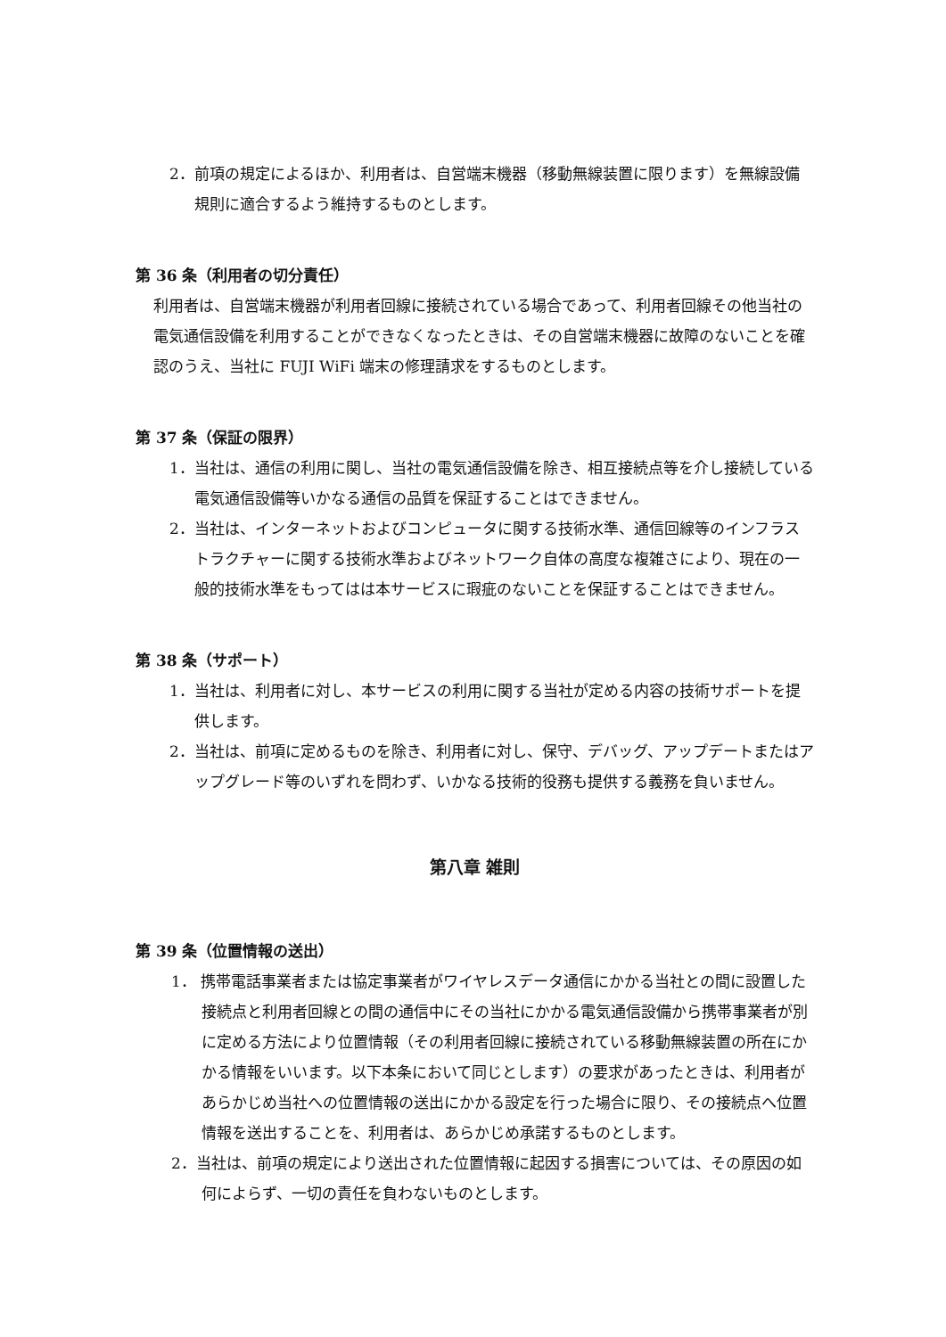2．前項の規定によるほか、利用者は、自営端末機器（移動無線装置に限ります）を無線設備規則に適合するよう維持するものとします。
第 36 条（利用者の切分責任）
利用者は、自営端末機器が利用者回線に接続されている場合であって、利用者回線その他当社の電気通信設備を利用することができなくなったときは、その自営端末機器に故障のないことを確認のうえ、当社に FUJI WiFi 端末の修理請求をするものとします。
第 37 条（保証の限界）
1．当社は、通信の利用に関し、当社の電気通信設備を除き、相互接続点等を介し接続している電気通信設備等いかなる通信の品質を保証することはできません。
2．当社は、インターネットおよびコンピュータに関する技術水準、通信回線等のインフラストラクチャーに関する技術水準およびネットワーク自体の高度な複雑さにより、現在の一般的技術水準をもってはは本サービスに瑕疵のないことを保証することはできません。
第 38 条（サポート）
1．当社は、利用者に対し、本サービスの利用に関する当社が定める内容の技術サポートを提供します。
2．当社は、前項に定めるものを除き、利用者に対し、保守、デバッグ、アップデートまたはアップグレード等のいずれを問わず、いかなる技術的役務も提供する義務を負いません。
第八章 雑則
第 39 条（位置情報の送出）
1． 携帯電話事業者または協定事業者がワイヤレスデータ通信にかかる当社との間に設置した接続点と利用者回線との間の通信中にその当社にかかる電気通信設備から携帯事業者が別に定める方法により位置情報（その利用者回線に接続されている移動無線装置の所在にかかる情報をいいます。以下本条において同じとします）の要求があったときは、利用者があらかじめ当社への位置情報の送出にかかる設定を行った場合に限り、その接続点へ位置情報を送出することを、利用者は、あらかじめ承諾するものとします。
2．当社は、前項の規定により送出された位置情報に起因する損害については、その原因の如何によらず、一切の責任を負わないものとします。